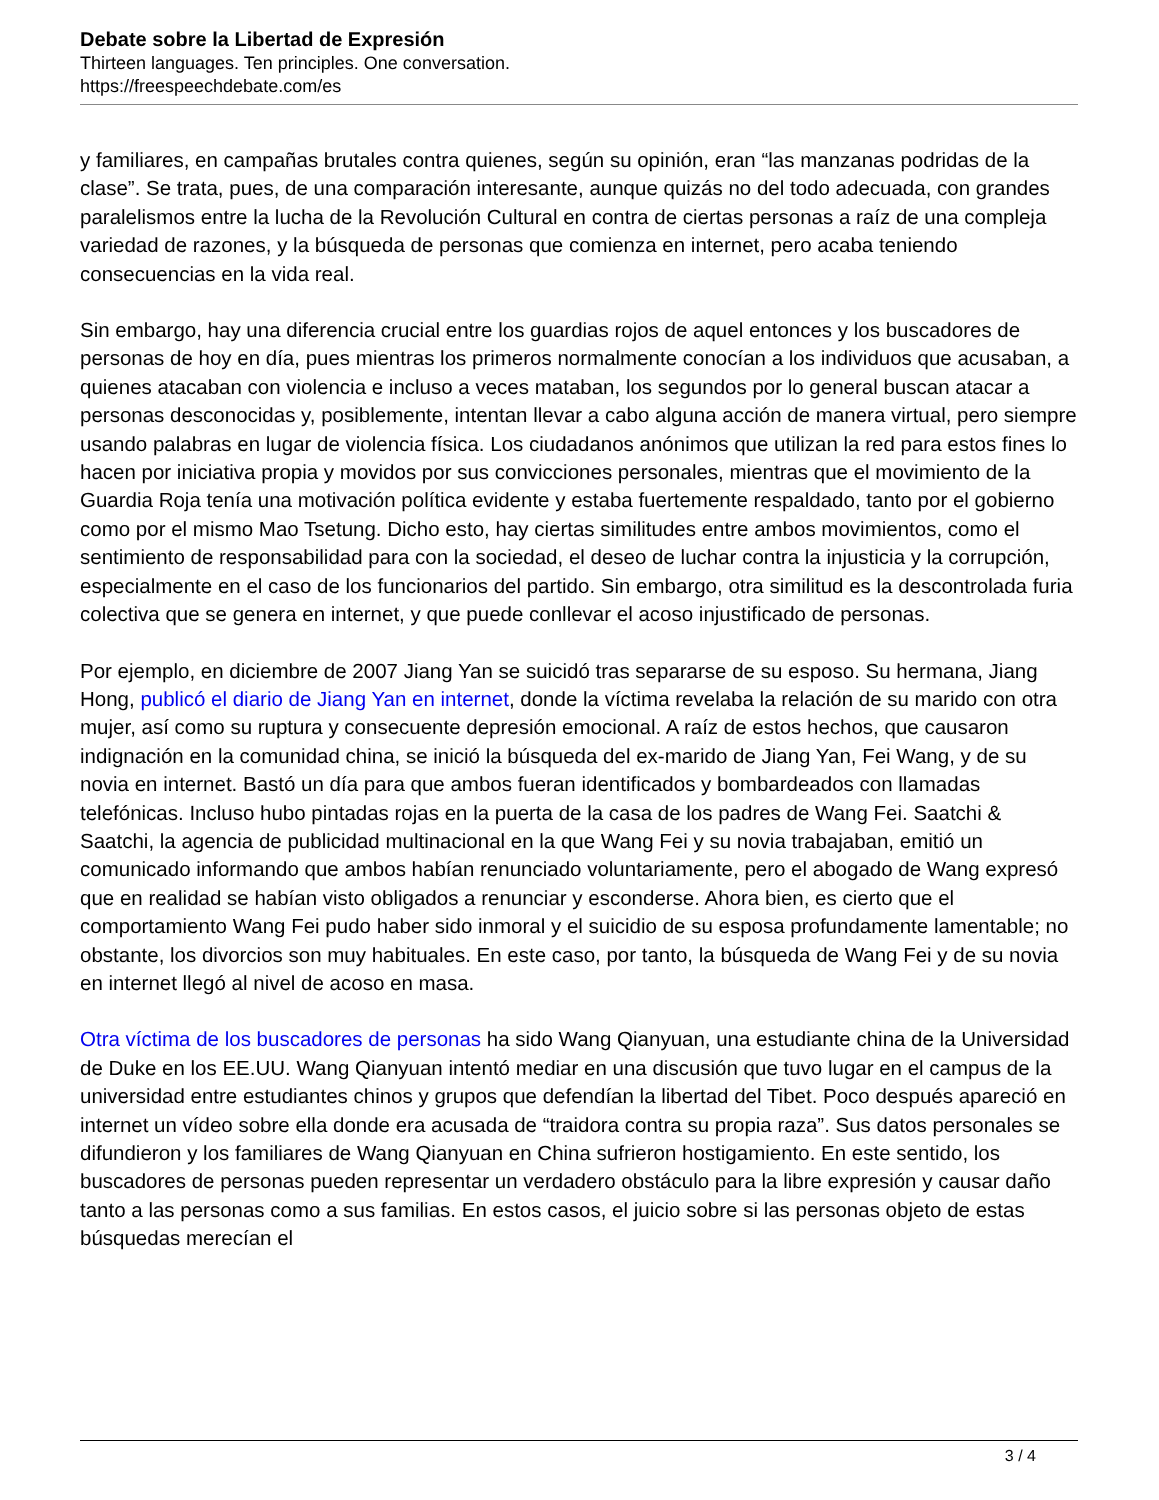Debate sobre la Libertad de Expresión
Thirteen languages. Ten principles. One conversation.
https://freespeechdebate.com/es
y familiares, en campañas brutales contra quienes, según su opinión, eran “las manzanas podridas de la clase”. Se trata, pues, de una comparación interesante, aunque quizás no del todo adecuada, con grandes paralelismos entre la lucha de la Revolución Cultural en contra de ciertas personas a raíz de una compleja variedad de razones, y la búsqueda de personas que comienza en internet, pero acaba teniendo consecuencias en la vida real.
Sin embargo, hay una diferencia crucial entre los guardias rojos de aquel entonces y los buscadores de personas de hoy en día, pues mientras los primeros normalmente conocían a los individuos que acusaban, a quienes atacaban con violencia e incluso a veces mataban, los segundos por lo general buscan atacar a personas desconocidas y, posiblemente, intentan llevar a cabo alguna acción de manera virtual, pero siempre usando palabras en lugar de violencia física. Los ciudadanos anónimos que utilizan la red para estos fines lo hacen por iniciativa propia y movidos por sus convicciones personales, mientras que el movimiento de la Guardia Roja tenía una motivación política evidente y estaba fuertemente respaldado, tanto por el gobierno como por el mismo Mao Tsetung. Dicho esto, hay ciertas similitudes entre ambos movimientos, como el sentimiento de responsabilidad para con la sociedad, el deseo de luchar contra la injusticia y la corrupción, especialmente en el caso de los funcionarios del partido. Sin embargo, otra similitud es la descontrolada furia colectiva que se genera en internet, y que puede conllevar el acoso injustificado de personas.
Por ejemplo, en diciembre de 2007 Jiang Yan se suicidó tras separarse de su esposo. Su hermana, Jiang Hong, publicó el diario de Jiang Yan en internet, donde la víctima revelaba la relación de su marido con otra mujer, así como su ruptura y consecuente depresión emocional. A raíz de estos hechos, que causaron indignación en la comunidad china, se inició la búsqueda del ex-marido de Jiang Yan, Fei Wang, y de su novia en internet. Bastó un día para que ambos fueran identificados y bombardeados con llamadas telefónicas. Incluso hubo pintadas rojas en la puerta de la casa de los padres de Wang Fei. Saatchi & Saatchi, la agencia de publicidad multinacional en la que Wang Fei y su novia trabajaban, emitió un comunicado informando que ambos habían renunciado voluntariamente, pero el abogado de Wang expresó que en realidad se habían visto obligados a renunciar y esconderse. Ahora bien, es cierto que el comportamiento Wang Fei pudo haber sido inmoral y el suicidio de su esposa profundamente lamentable; no obstante, los divorcios son muy habituales. En este caso, por tanto, la búsqueda de Wang Fei y de su novia en internet llegó al nivel de acoso en masa.
Otra víctima de los buscadores de personas ha sido Wang Qianyuan, una estudiante china de la Universidad de Duke en los EE.UU. Wang Qianyuan intentó mediar en una discusión que tuvo lugar en el campus de la universidad entre estudiantes chinos y grupos que defendían la libertad del Tibet. Poco después apareció en internet un vídeo sobre ella donde era acusada de “traidora contra su propia raza”. Sus datos personales se difundieron y los familiares de Wang Qianyuan en China sufrieron hostigamiento. En este sentido, los buscadores de personas pueden representar un verdadero obstáculo para la libre expresión y causar daño tanto a las personas como a sus familias. En estos casos, el juicio sobre si las personas objeto de estas búsquedas merecían el
3 / 4